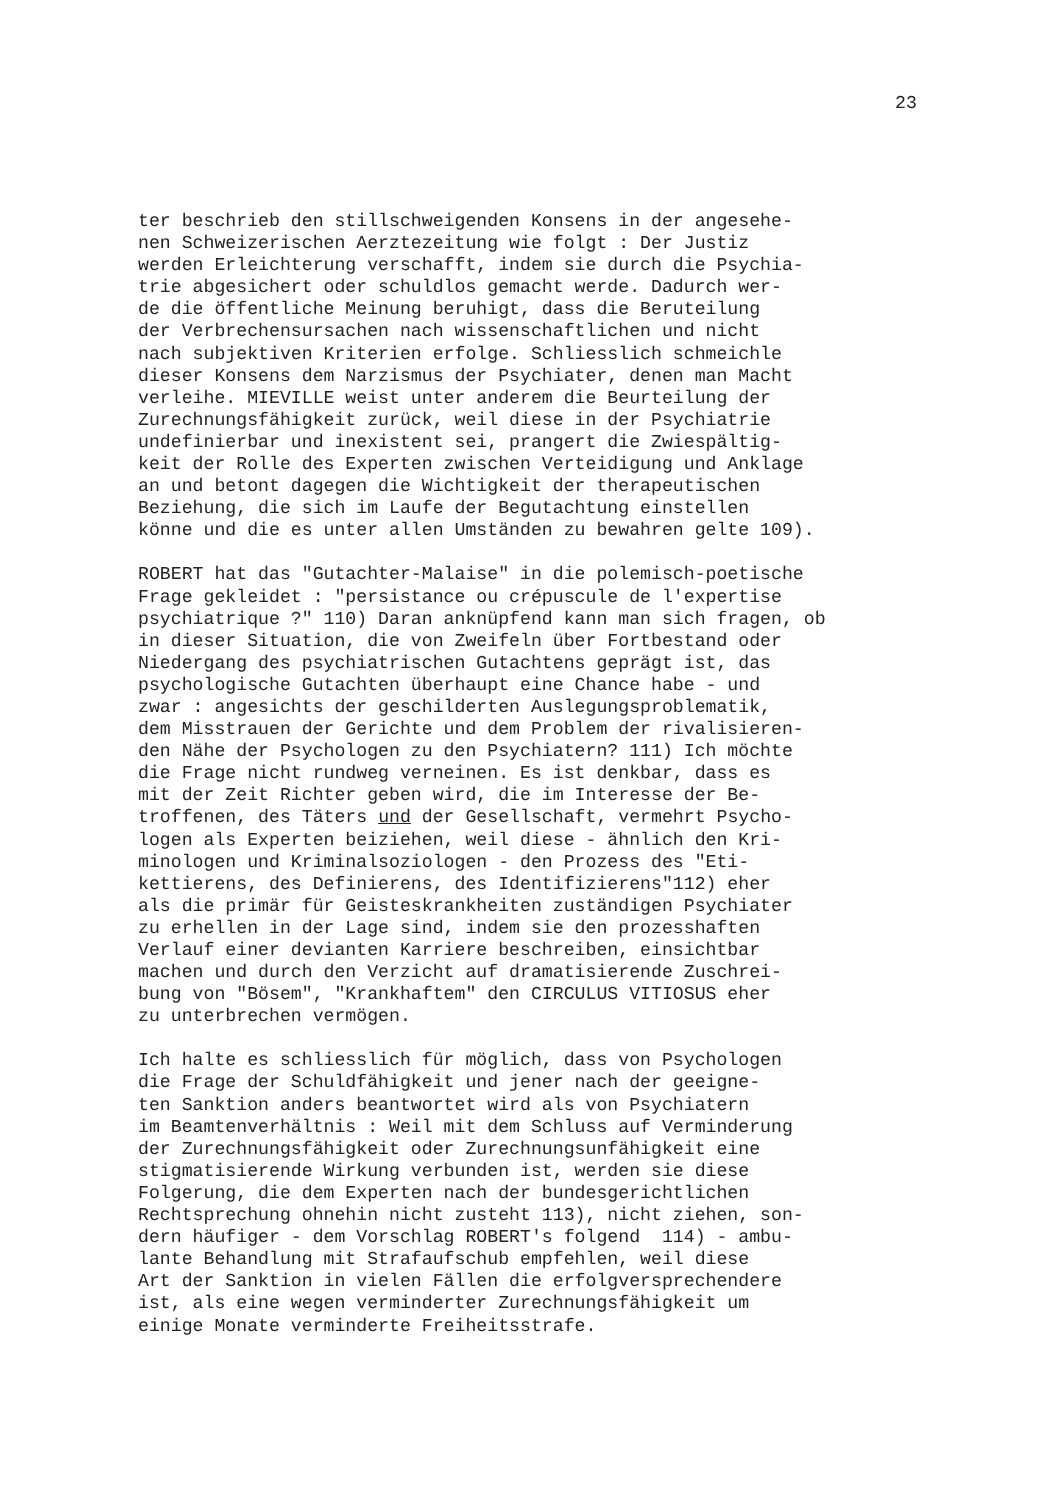23
ter beschrieb den stillschweigenden Konsens in der angesehe- nen Schweizerischen Aerztezeitung wie folgt : Der Justiz werden Erleichterung verschafft, indem sie durch die Psychia- trie abgesichert oder schuldlos gemacht werde. Dadurch wer- de die öffentliche Meinung beruhigt, dass die Beruteilung der Verbrechensursachen nach wissenschaftlichen und nicht nach subjektiven Kriterien erfolge. Schliesslich schmeichle dieser Konsens dem Narzismus der Psychiater, denen man Macht verleihe. MIEVILLE weist unter anderem die Beurteilung der Zurechnungsfähigkeit zurück, weil diese in der Psychiatrie undefinierbar und inexistent sei, prangert die Zwiespältig- keit der Rolle des Experten zwischen Verteidigung und Anklage an und betont dagegen die Wichtigkeit der therapeutischen Beziehung, die sich im Laufe der Begutachtung einstellen könne und die es unter allen Umständen zu bewahren gelte 109).
ROBERT hat das "Gutachter-Malaise" in die polemisch-poetische Frage gekleidet : "persistance ou crépuscule de l'expertise psychiatrique ?" 110) Daran anknüpfend kann man sich fragen, ob in dieser Situation, die von Zweifeln über Fortbestand oder Niedergang des psychiatrischen Gutachtens geprägt ist, das psychologische Gutachten überhaupt eine Chance habe - und zwar : angesichts der geschilderten Auslegungsproblematik, dem Misstrauen der Gerichte und dem Problem der rivalisieren- den Nähe der Psychologen zu den Psychiatern? 111) Ich möchte die Frage nicht rundweg verneinen. Es ist denkbar, dass es mit der Zeit Richter geben wird, die im Interesse der Be- troffenen, des Täters und der Gesellschaft, vermehrt Psycho- logen als Experten beiziehen, weil diese - ähnlich den Kri- minologen und Kriminalsoziologen - den Prozess des "Eti- kettierens, des Definierens, des Identifizierens"112) eher als die primär für Geisteskrankheiten zuständigen Psychiater zu erhellen in der Lage sind, indem sie den prozesshaften Verlauf einer devianten Karriere beschreiben, einsichtbar machen und durch den Verzicht auf dramatisierende Zuschrei- bung von "Bösem", "Krankhaftem" den CIRCULUS VITIOSUS eher zu unterbrechen vermögen.
Ich halte es schliesslich für möglich, dass von Psychologen die Frage der Schuldfähigkeit und jener nach der geeigne- ten Sanktion anders beantwortet wird als von Psychiatern im Beamtenverhältnis : Weil mit dem Schluss auf Verminderung der Zurechnungsfähigkeit oder Zurechnungsunfähigkeit eine stigmatisierende Wirkung verbunden ist, werden sie diese Folgerung, die dem Experten nach der bundesgerichtlichen Rechtsprechung ohnehin nicht zusteht 113), nicht ziehen, son- dern häufiger - dem Vorschlag ROBERT's folgend 114) - ambu- lante Behandlung mit Strafaufschub empfehlen, weil diese Art der Sanktion in vielen Fällen die erfolgversprechendere ist, als eine wegen verminderter Zurechnungsfähigkeit um einige Monate verminderte Freiheitsstrafe.